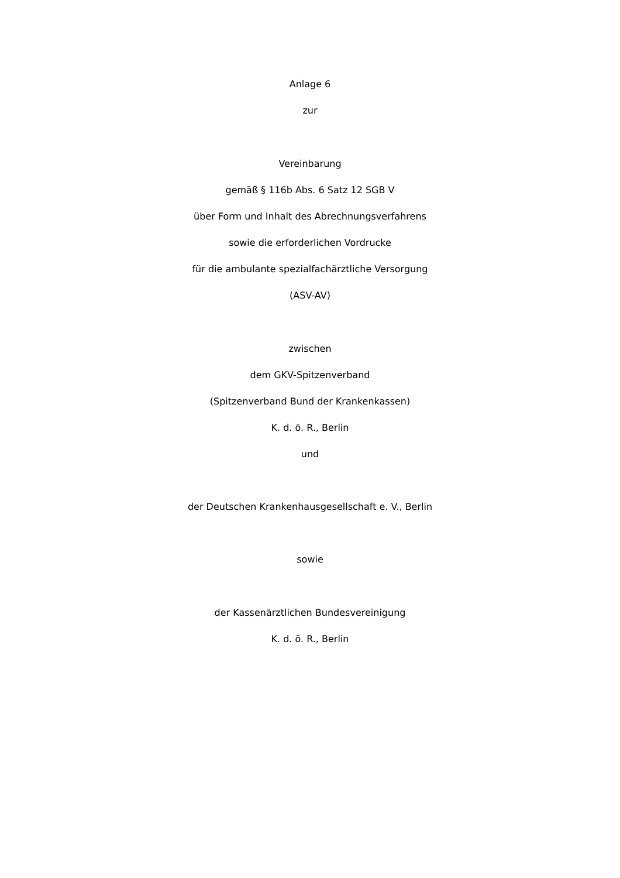Anlage 6
zur
Vereinbarung
gemäß § 116b Abs. 6 Satz 12 SGB V
über Form und Inhalt des Abrechnungsverfahrens
sowie die erforderlichen Vordrucke
für die ambulante spezialfachärztliche Versorgung
(ASV-AV)
zwischen
dem GKV-Spitzenverband
(Spitzenverband Bund der Krankenkassen)
K. d. ö. R., Berlin
und
der Deutschen Krankenhausgesellschaft e. V., Berlin
sowie
der Kassenärztlichen Bundesvereinigung
K. d. ö. R., Berlin